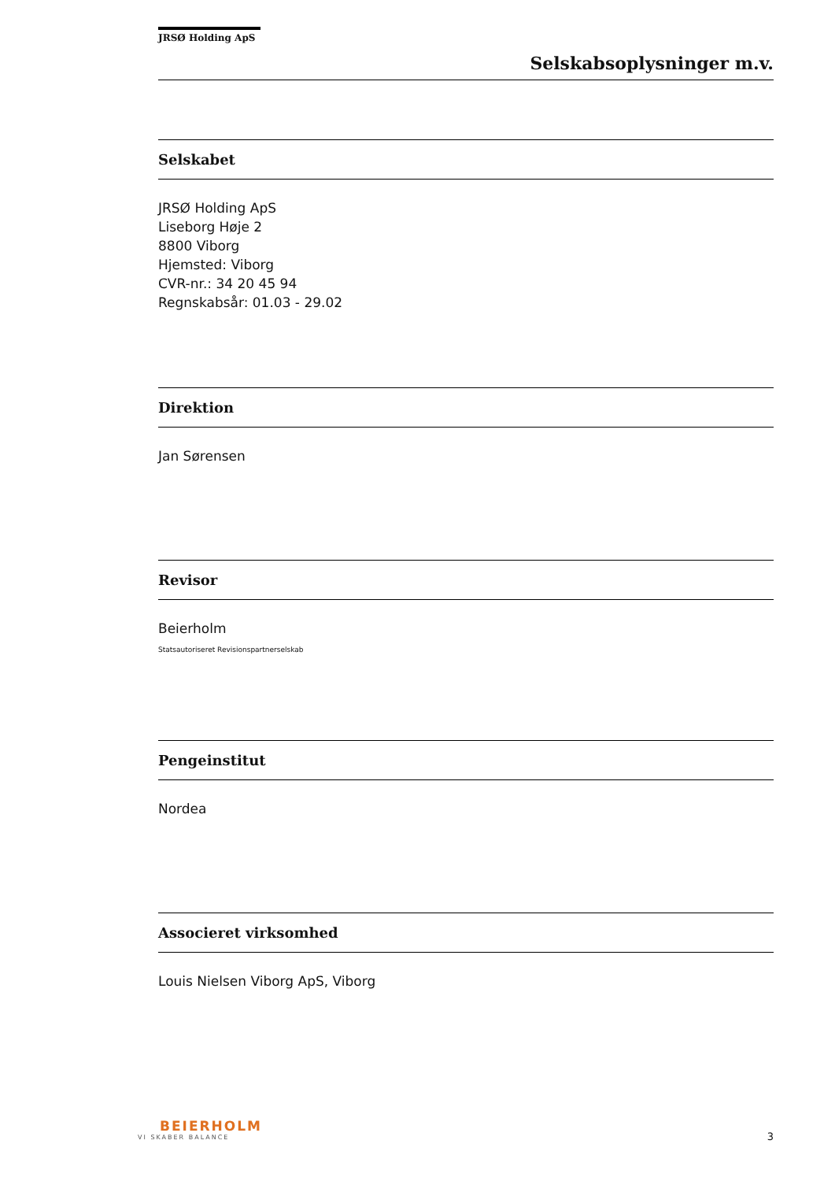JRSØ Holding ApS
Selskabsoplysninger m.v.
Selskabet
JRSØ Holding ApS
Liseborg Høje 2
8800 Viborg
Hjemsted: Viborg
CVR-nr.: 34 20 45 94
Regnskabsår: 01.03 - 29.02
Direktion
Jan Sørensen
Revisor
Beierholm
Statsautoriseret Revisionspartnerselskab
Pengeinstitut
Nordea
Associeret virksomhed
Louis Nielsen Viborg ApS, Viborg
BEIERHOLM
VI SKABER BALANCE
3